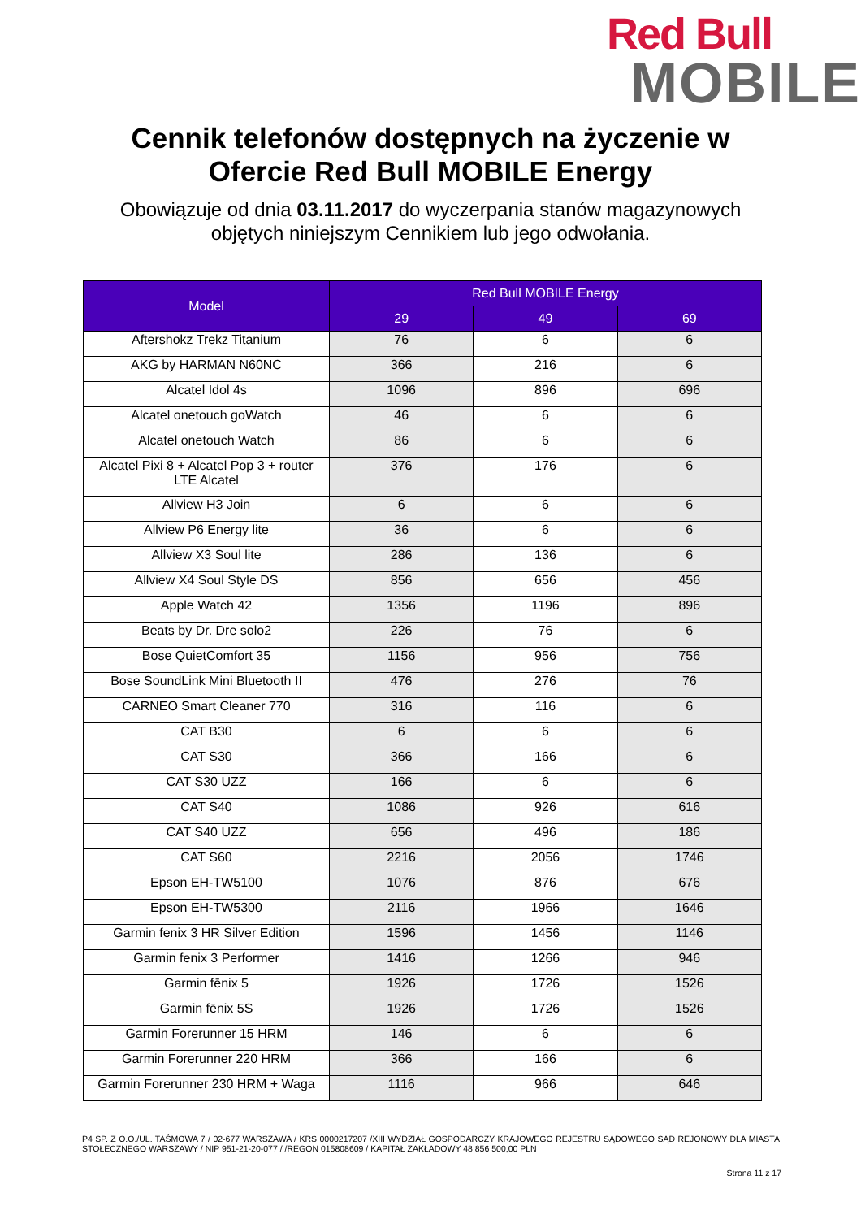Red Bull
MOBILE
Cennik telefonów dostępnych na życzenie w
Ofercie Red Bull MOBILE Energy
Obowiązuje od dnia 03.11.2017 do wyczerpania stanów magazynowych
objętych niniejszym Cennikiem lub jego odwołania.
| Model | Red Bull MOBILE Energy | | |
| --- | --- | --- | --- |
| | 29 | 49 | 69 |
| Aftershokz Trekz Titanium | 76 | 6 | 6 |
| AKG by HARMAN N60NC | 366 | 216 | 6 |
| Alcatel Idol 4s | 1096 | 896 | 696 |
| Alcatel onetouch goWatch | 46 | 6 | 6 |
| Alcatel onetouch Watch | 86 | 6 | 6 |
| Alcatel Pixi 8 + Alcatel Pop 3 + router LTE Alcatel | 376 | 176 | 6 |
| Allview H3 Join | 6 | 6 | 6 |
| Allview P6 Energy lite | 36 | 6 | 6 |
| Allview X3 Soul lite | 286 | 136 | 6 |
| Allview X4 Soul Style DS | 856 | 656 | 456 |
| Apple Watch 42 | 1356 | 1196 | 896 |
| Beats by Dr. Dre solo2 | 226 | 76 | 6 |
| Bose QuietComfort 35 | 1156 | 956 | 756 |
| Bose SoundLink Mini Bluetooth II | 476 | 276 | 76 |
| CARNEO Smart Cleaner 770 | 316 | 116 | 6 |
| CAT B30 | 6 | 6 | 6 |
| CAT S30 | 366 | 166 | 6 |
| CAT S30 UZZ | 166 | 6 | 6 |
| CAT S40 | 1086 | 926 | 616 |
| CAT S40 UZZ | 656 | 496 | 186 |
| CAT S60 | 2216 | 2056 | 1746 |
| Epson EH-TW5100 | 1076 | 876 | 676 |
| Epson EH-TW5300 | 2116 | 1966 | 1646 |
| Garmin fenix 3 HR Silver Edition | 1596 | 1456 | 1146 |
| Garmin fenix 3 Performer | 1416 | 1266 | 946 |
| Garmin fēnix 5 | 1926 | 1726 | 1526 |
| Garmin fēnix 5S | 1926 | 1726 | 1526 |
| Garmin Forerunner 15 HRM | 146 | 6 | 6 |
| Garmin Forerunner 220 HRM | 366 | 166 | 6 |
| Garmin Forerunner 230 HRM + Waga | 1116 | 966 | 646 |
P4 SP. Z O.O./UL. TAŚMOWA 7 / 02-677 WARSZAWA / KRS 0000217207 /XIII WYDZIAŁ GOSPODARCZY KRAJOWEGO REJESTRU SĄDOWEGO SĄD REJONOWY DLA MIASTA STOŁECZNEGO WARSZAWY / NIP 951-21-20-077 / /REGON 015808609 / KAPITAŁ ZAKŁADOWY 48 856 500,00 PLN
Strona 11 z 17